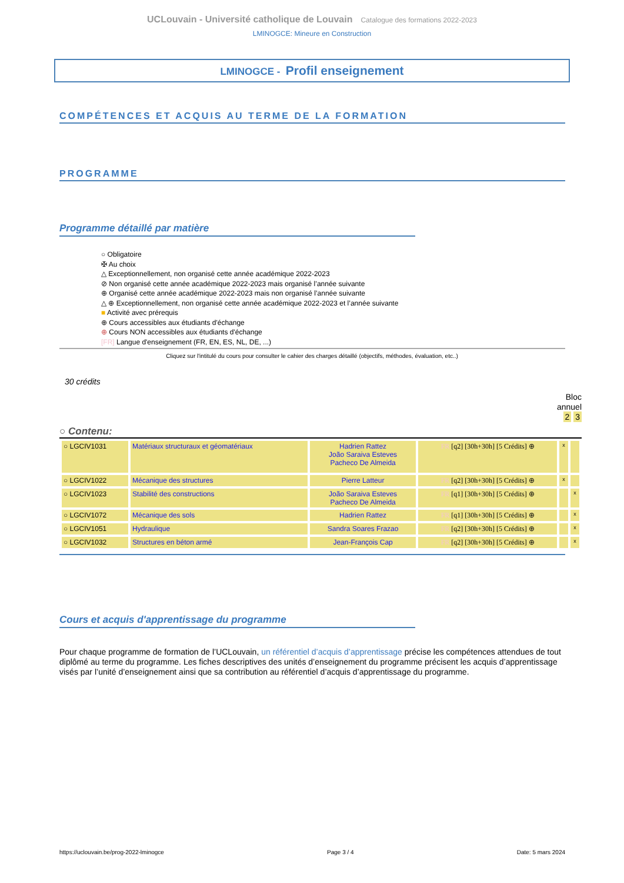UCLouvain - Université catholique de Louvain Catalogue des formations 2022-2023
LMINOGCE: Mineure en Construction
LMINOGCE - Profil enseignement
COMPÉTENCES ET ACQUIS AU TERME DE LA FORMATION
PROGRAMME
Programme détaillé par matière
○ Obligatoire
✠ Au choix
△ Exceptionnellement, non organisé cette année académique 2022-2023
⊘ Non organisé cette année académique 2022-2023 mais organisé l’année suivante
⊕ Organisé cette année académique 2022-2023 mais non organisé l’année suivante
△ ⊕ Exceptionnellement, non organisé cette année académique 2022-2023 et l’année suivante
■ Activité avec prérequis
⊕ Cours accessibles aux étudiants d'échange
⊕ Cours NON accessibles aux étudiants d'échange
[FR] Langue d'enseignement (FR, EN, ES, NL, DE, ...)
Cliquez sur l'intitulé du cours pour consulter le cahier des charges détaillé (objectifs, méthodes, évaluation, etc..)
30 crédits
Bloc
annuel
2 3
○ Contenu:
| ○ LGCIV1031 | Matériaux structuraux et géomatériaux | Hadrien Rattez João Saraiva Esteves Pacheco De Almeida | FR [q2] [30h+30h] [5 Crédits] ⊕ | x | |
| ○ LGCIV1022 | Mécanique des structures | Pierre Latteur | FR [q2] [30h+30h] [5 Crédits] ⊕ | x | |
| ○ LGCIV1023 | Stabilité des constructions | João Saraiva Esteves Pacheco De Almeida | FR [q1] [30h+30h] [5 Crédits] ⊕ | | x |
| ○ LGCIV1072 | Mécanique des sols | Hadrien Rattez | FR [q1] [30h+30h] [5 Crédits] ⊕ | | x |
| ○ LGCIV1051 | Hydraulique | Sandra Soares Frazao | FR [q2] [30h+30h] [5 Crédits] ⊕ | | x |
| ○ LGCIV1032 | Structures en béton armé | Jean-François Cap | FR [q2] [30h+30h] [5 Crédits] ⊕ | | x |
Cours et acquis d'apprentissage du programme
Pour chaque programme de formation de l’UCLouvain, un référentiel d’acquis d’apprentissage précise les compétences attendues de tout diplômé au terme du programme. Les fiches descriptives des unités d’enseignement du programme précisent les acquis d’apprentissage visés par l’unité d’enseignement ainsi que sa contribution au référentiel d’acquis d’apprentissage du programme.
https://uclouvain.be/prog-2022-lminogce Page 3 / 4 Date: 5 mars 2024